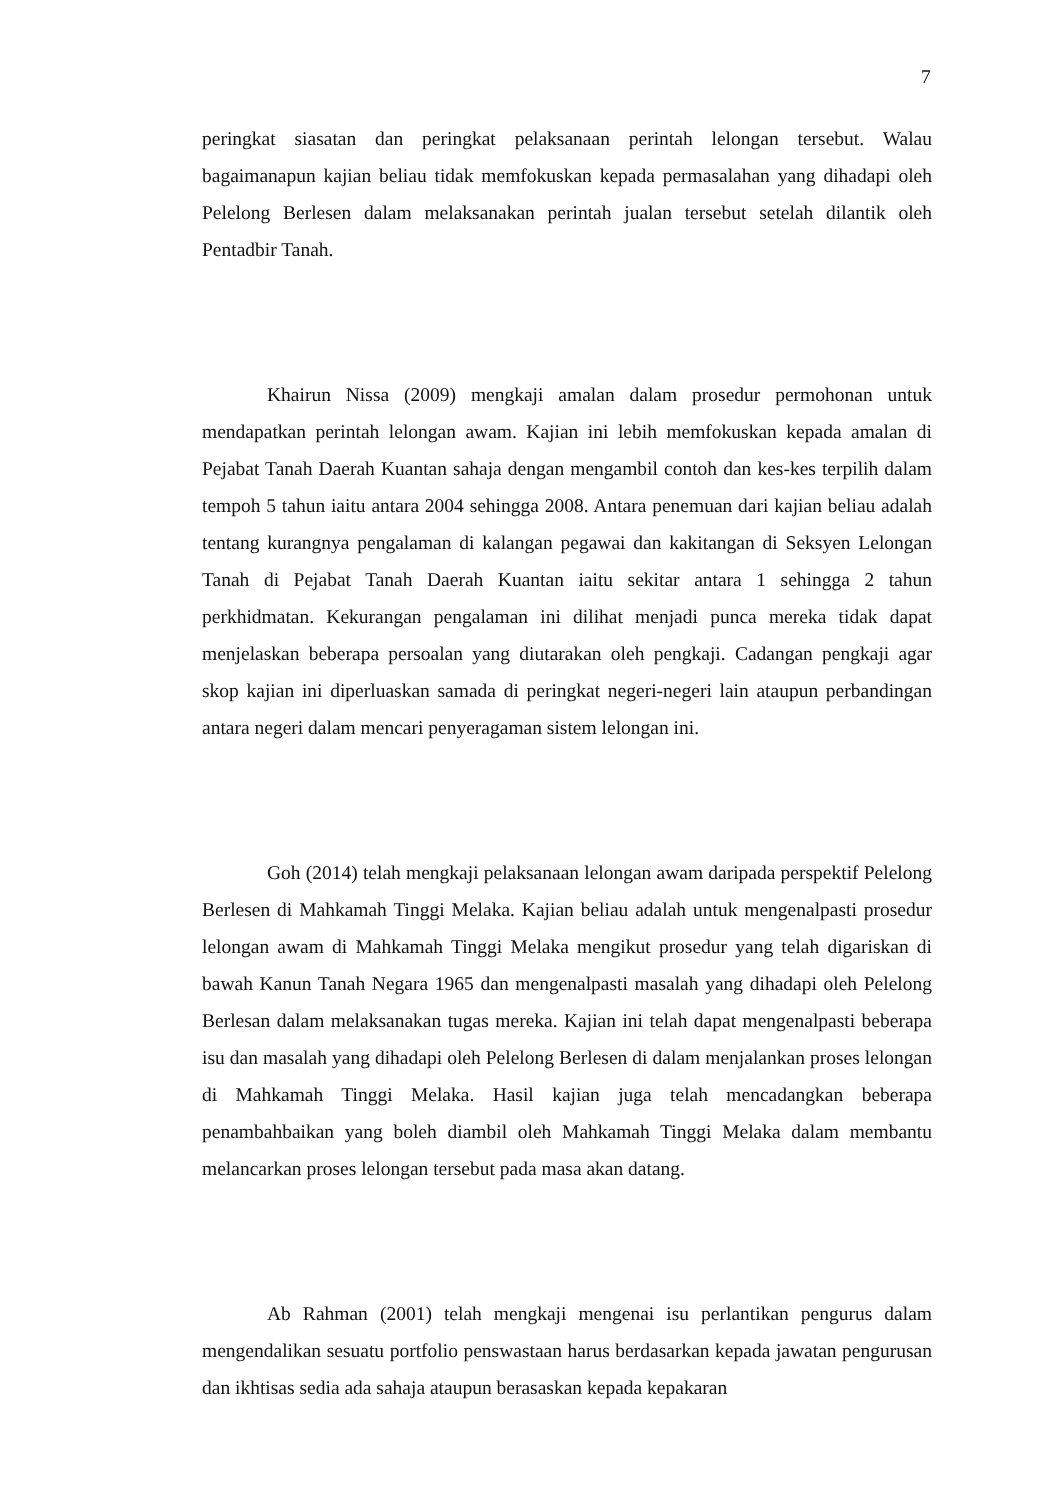7
peringkat siasatan dan peringkat pelaksanaan perintah lelongan tersebut. Walau bagaimanapun kajian beliau tidak memfokuskan kepada permasalahan yang dihadapi oleh Pelelong Berlesen dalam melaksanakan perintah jualan tersebut setelah dilantik oleh Pentadbir Tanah.
Khairun Nissa (2009) mengkaji amalan dalam prosedur permohonan untuk mendapatkan perintah lelongan awam. Kajian ini lebih memfokuskan kepada amalan di Pejabat Tanah Daerah Kuantan sahaja dengan mengambil contoh dan kes-kes terpilih dalam tempoh 5 tahun iaitu antara 2004 sehingga 2008. Antara penemuan dari kajian beliau adalah tentang kurangnya pengalaman di kalangan pegawai dan kakitangan di Seksyen Lelongan Tanah di Pejabat Tanah Daerah Kuantan iaitu sekitar antara 1 sehingga 2 tahun perkhidmatan. Kekurangan pengalaman ini dilihat menjadi punca mereka tidak dapat menjelaskan beberapa persoalan yang diutarakan oleh pengkaji. Cadangan pengkaji agar skop kajian ini diperluaskan samada di peringkat negeri-negeri lain ataupun perbandingan antara negeri dalam mencari penyeragaman sistem lelongan ini.
Goh (2014) telah mengkaji pelaksanaan lelongan awam daripada perspektif Pelelong Berlesen di Mahkamah Tinggi Melaka. Kajian beliau adalah untuk mengenalpasti prosedur lelongan awam di Mahkamah Tinggi Melaka mengikut prosedur yang telah digariskan di bawah Kanun Tanah Negara 1965 dan mengenalpasti masalah yang dihadapi oleh Pelelong Berlesan dalam melaksanakan tugas mereka. Kajian ini telah dapat mengenalpasti beberapa isu dan masalah yang dihadapi oleh Pelelong Berlesen di dalam menjalankan proses lelongan di Mahkamah Tinggi Melaka. Hasil kajian juga telah mencadangkan beberapa penambahbaikan yang boleh diambil oleh Mahkamah Tinggi Melaka dalam membantu melancarkan proses lelongan tersebut pada masa akan datang.
Ab Rahman (2001) telah mengkaji mengenai isu perlantikan pengurus dalam mengendalikan sesuatu portfolio penswastaan harus berdasarkan kepada jawatan pengurusan dan ikhtisas sedia ada sahaja ataupun berasaskan kepada kepakaran